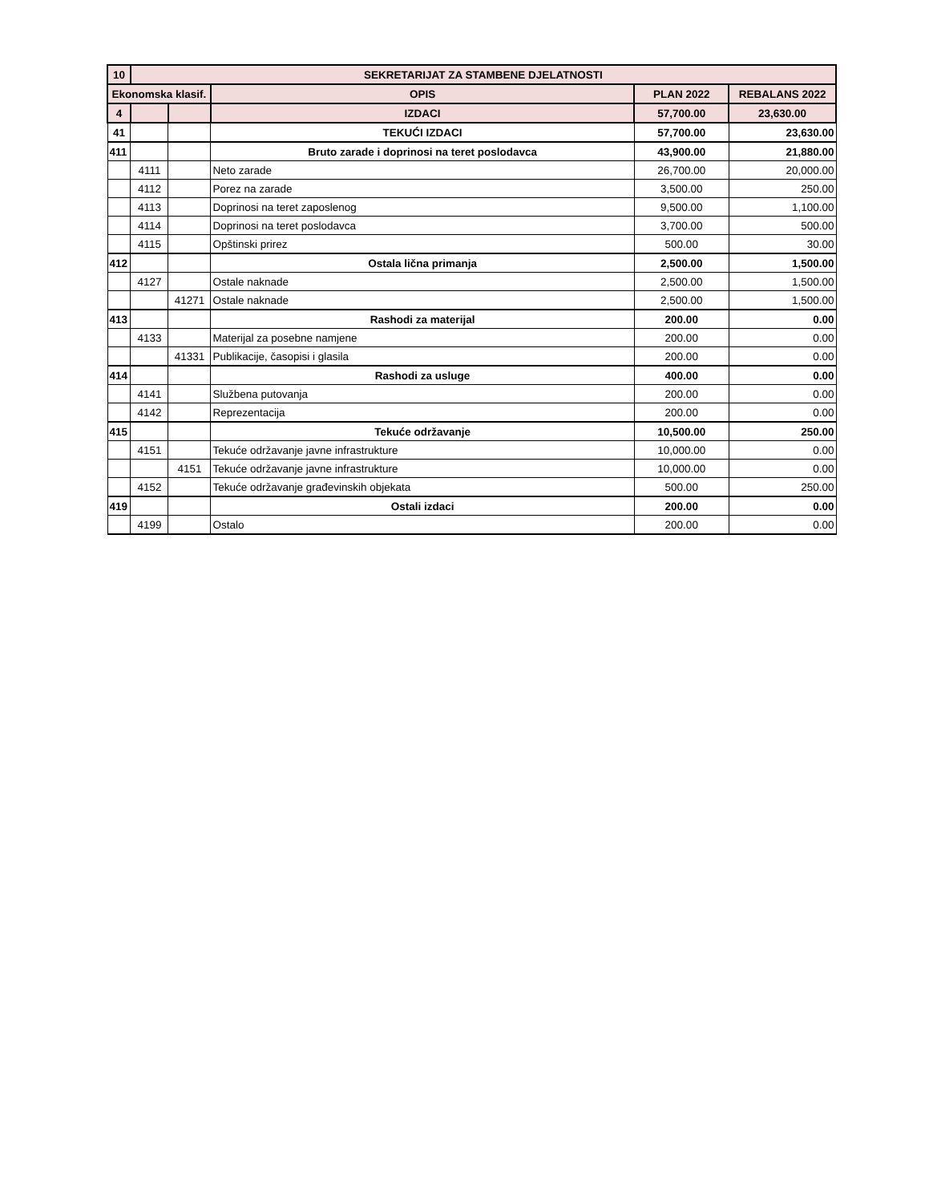| 10 | SEKRETARIJAT ZA STAMBENE DJELATNOSTI | | | | |
| Ekonomska klasif. | | | OPIS | PLAN 2022 | REBALANS 2022 |
| 4 | | | IZDACI | 57,700.00 | 23,630.00 |
| 41 | | | TEKUĆI IZDACI | 57,700.00 | 23,630.00 |
| 411 | | | Bruto zarade i doprinosi na teret poslodavca | 43,900.00 | 21,880.00 |
| | 4111 | | Neto zarade | 26,700.00 | 20,000.00 |
| | 4112 | | Porez na zarade | 3,500.00 | 250.00 |
| | 4113 | | Doprinosi na teret zaposlenog | 9,500.00 | 1,100.00 |
| | 4114 | | Doprinosi na teret poslodavca | 3,700.00 | 500.00 |
| | 4115 | | Opštinski prirez | 500.00 | 30.00 |
| 412 | | | Ostala lična primanja | 2,500.00 | 1,500.00 |
| | 4127 | | Ostale naknade | 2,500.00 | 1,500.00 |
| | | 41271 | Ostale naknade | 2,500.00 | 1,500.00 |
| 413 | | | Rashodi za materijal | 200.00 | 0.00 |
| | 4133 | | Materijal za posebne namjene | 200.00 | 0.00 |
| | | 41331 | Publikacije, časopisi i glasila | 200.00 | 0.00 |
| 414 | | | Rashodi za usluge | 400.00 | 0.00 |
| | 4141 | | Službena putovanja | 200.00 | 0.00 |
| | 4142 | | Reprezentacija | 200.00 | 0.00 |
| 415 | | | Tekuće održavanje | 10,500.00 | 250.00 |
| | 4151 | | Tekuće održavanje javne infrastrukture | 10,000.00 | 0.00 |
| | | 4151 | Tekuće održavanje javne infrastrukture | 10,000.00 | 0.00 |
| | 4152 | | Tekuće održavanje građevinskih objekata | 500.00 | 250.00 |
| 419 | | | Ostali izdaci | 200.00 | 0.00 |
| | 4199 | | Ostalo | 200.00 | 0.00 |